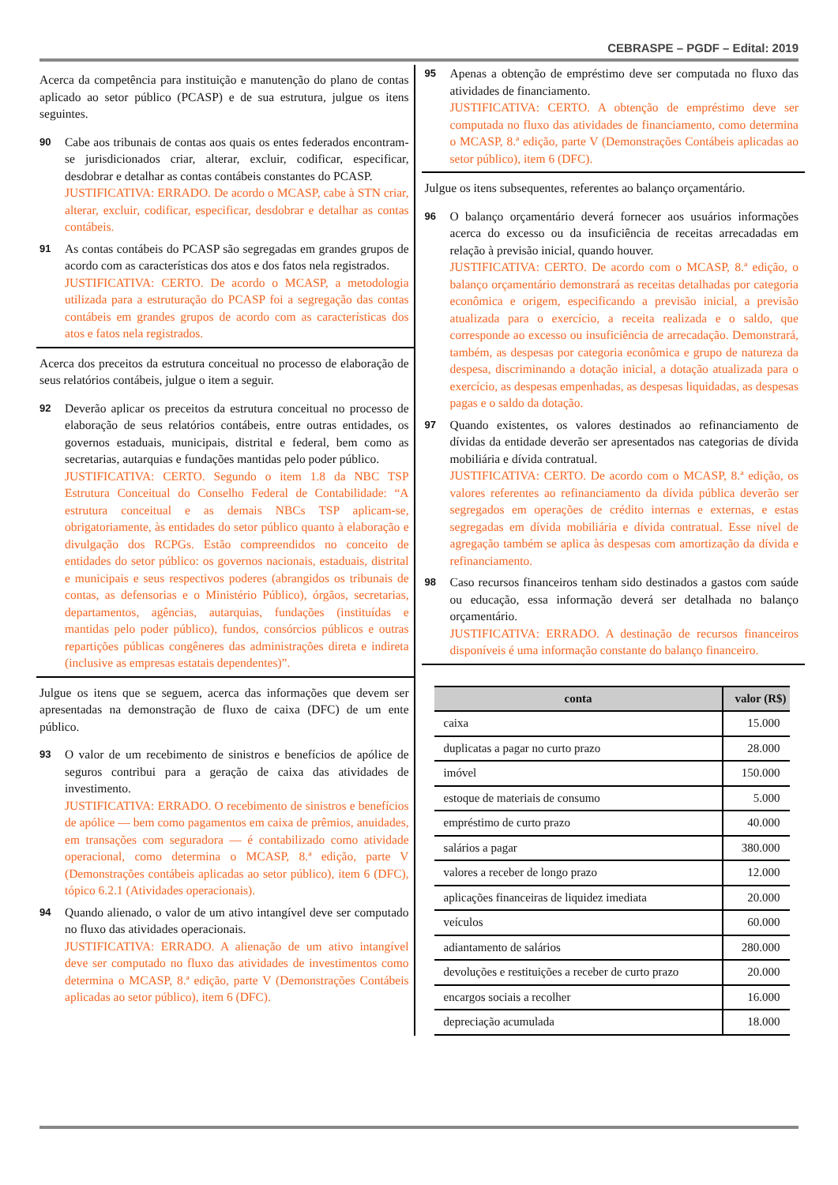CEBRASPE – PGDF – Edital: 2019
Acerca da competência para instituição e manutenção do plano de contas aplicado ao setor público (PCASP) e de sua estrutura, julgue os itens seguintes.
90
Cabe aos tribunais de contas aos quais os entes federados encontram-se jurisdicionados criar, alterar, excluir, codificar, especificar, desdobrar e detalhar as contas contábeis constantes do PCASP.
JUSTIFICATIVA: ERRADO. De acordo o MCASP, cabe à STN criar, alterar, excluir, codificar, especificar, desdobrar e detalhar as contas contábeis.
91
As contas contábeis do PCASP são segregadas em grandes grupos de acordo com as características dos atos e dos fatos nela registrados.
JUSTIFICATIVA: CERTO. De acordo o MCASP, a metodologia utilizada para a estruturação do PCASP foi a segregação das contas contábeis em grandes grupos de acordo com as características dos atos e fatos nela registrados.
Acerca dos preceitos da estrutura conceitual no processo de elaboração de seus relatórios contábeis, julgue o item a seguir.
92
Deverão aplicar os preceitos da estrutura conceitual no processo de elaboração de seus relatórios contábeis, entre outras entidades, os governos estaduais, municipais, distrital e federal, bem como as secretarias, autarquias e fundações mantidas pelo poder público.
JUSTIFICATIVA: CERTO. Segundo o item 1.8 da NBC TSP Estrutura Conceitual do Conselho Federal de Contabilidade: “A estrutura conceitual e as demais NBCs TSP aplicam-se, obrigatoriamente, às entidades do setor público quanto à elaboração e divulgação dos RCPGs. Estão compreendidos no conceito de entidades do setor público: os governos nacionais, estaduais, distrital e municipais e seus respectivos poderes (abrangidos os tribunais de contas, as defensorias e o Ministério Público), órgãos, secretarias, departamentos, agências, autarquias, fundações (instituídas e mantidas pelo poder público), fundos, consórcios públicos e outras repartições públicas congêneres das administrações direta e indireta (inclusive as empresas estatais dependentes)”.
Julgue os itens que se seguem, acerca das informações que devem ser apresentadas na demonstração de fluxo de caixa (DFC) de um ente público.
93
O valor de um recebimento de sinistros e benefícios de apólice de seguros contribui para a geração de caixa das atividades de investimento.
JUSTIFICATIVA: ERRADO. O recebimento de sinistros e benefícios de apólice — bem como pagamentos em caixa de prêmios, anuidades, em transações com seguradora — é contabilizado como atividade operacional, como determina o MCASP, 8.ª edição, parte V (Demonstrações contábeis aplicadas ao setor público), item 6 (DFC), tópico 6.2.1 (Atividades operacionais).
94
Quando alienado, o valor de um ativo intangível deve ser computado no fluxo das atividades operacionais.
JUSTIFICATIVA: ERRADO. A alienação de um ativo intangível deve ser computado no fluxo das atividades de investimentos como determina o MCASP, 8.ª edição, parte V (Demonstrações Contábeis aplicadas ao setor público), item 6 (DFC).
95
Apenas a obtenção de empréstimo deve ser computada no fluxo das atividades de financiamento.
JUSTIFICATIVA: CERTO. A obtenção de empréstimo deve ser computada no fluxo das atividades de financiamento, como determina o MCASP, 8.ª edição, parte V (Demonstrações Contábeis aplicadas ao setor público), item 6 (DFC).
Julgue os itens subsequentes, referentes ao balanço orçamentário.
96
O balanço orçamentário deverá fornecer aos usuários informações acerca do excesso ou da insuficiência de receitas arrecadadas em relação à previsão inicial, quando houver.
JUSTIFICATIVA: CERTO. De acordo com o MCASP, 8.ª edição, o balanço orçamentário demonstrará as receitas detalhadas por categoria econômica e origem, especificando a previsão inicial, a previsão atualizada para o exercício, a receita realizada e o saldo, que corresponde ao excesso ou insuficiência de arrecadação. Demonstrará, também, as despesas por categoria econômica e grupo de natureza da despesa, discriminando a dotação inicial, a dotação atualizada para o exercício, as despesas empenhadas, as despesas liquidadas, as despesas pagas e o saldo da dotação.
97
Quando existentes, os valores destinados ao refinanciamento de dívidas da entidade deverão ser apresentados nas categorias de dívida mobiliária e dívida contratual.
JUSTIFICATIVA: CERTO. De acordo com o MCASP, 8.ª edição, os valores referentes ao refinanciamento da dívida pública deverão ser segregados em operações de crédito internas e externas, e estas segregadas em dívida mobiliária e dívida contratual. Esse nível de agregação também se aplica às despesas com amortização da dívida e refinanciamento.
98
Caso recursos financeiros tenham sido destinados a gastos com saúde ou educação, essa informação deverá ser detalhada no balanço orçamentário.
JUSTIFICATIVA: ERRADO. A destinação de recursos financeiros disponíveis é uma informação constante do balanço financeiro.
| conta | valor (R$) |
| --- | --- |
| caixa | 15.000 |
| duplicatas a pagar no curto prazo | 28.000 |
| imóvel | 150.000 |
| estoque de materiais de consumo | 5.000 |
| empréstimo de curto prazo | 40.000 |
| salários a pagar | 380.000 |
| valores a receber de longo prazo | 12.000 |
| aplicações financeiras de liquidez imediata | 20.000 |
| veículos | 60.000 |
| adiantamento de salários | 280.000 |
| devoluções e restituições a receber de curto prazo | 20.000 |
| encargos sociais a recolher | 16.000 |
| depreciação acumulada | 18.000 |